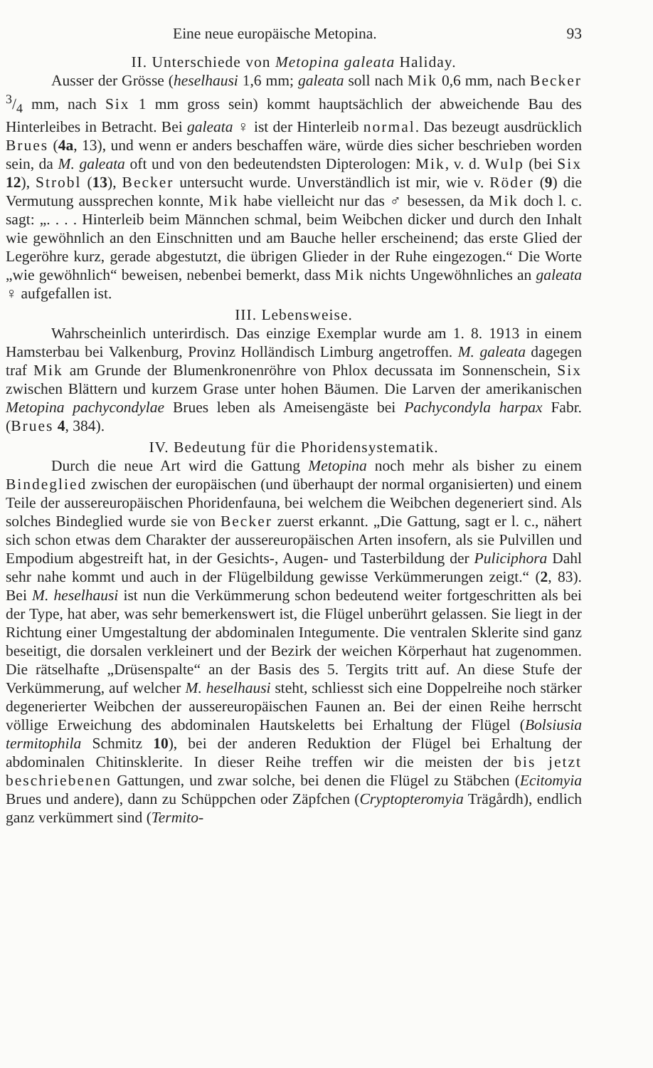Eine neue europäische Metopina. 93
II. Unterschiede von Metopina galeata Haliday.
Ausser der Grösse (heselhausi 1,6 mm; galeata soll nach Mik 0,6 mm, nach Becker 3/4 mm, nach Six 1 mm gross sein) kommt hauptsächlich der abweichende Bau des Hinterleibes in Betracht. Bei galeata ♀ ist der Hinterleib normal. Das bezeugt ausdrücklich Brues (4a, 13), und wenn er anders beschaffen wäre, würde dies sicher beschrieben worden sein, da M. galeata oft und von den bedeutendsten Dipterologen: Mik, v. d. Wulp (bei Six 12), Strobl (13), Becker untersucht wurde. Unverständlich ist mir, wie v. Röder (9) die Vermutung aussprechen konnte, Mik habe vielleicht nur das ♂ besessen, da Mik doch l. c. sagt: „. . . . Hinterleib beim Männchen schmal, beim Weibchen dicker und durch den Inhalt wie gewöhnlich an den Einschnitten und am Bauche heller erscheinend; das erste Glied der Legeröhre kurz, gerade abgestutzt, die übrigen Glieder in der Ruhe eingezogen.“ Die Worte „wie gewöhnlich“ beweisen, nebenbei bemerkt, dass Mik nichts Ungewöhnliches an galeata ♀ aufgefallen ist.
III. Lebensweise.
Wahrscheinlich unterirdisch. Das einzige Exemplar wurde am 1. 8. 1913 in einem Hamsterbau bei Valkenburg, Provinz Holländisch Limburg angetroffen. M. galeata dagegen traf Mik am Grunde der Blumenkronenröhre von Phlox decussata im Sonnenschein, Six zwischen Blättern und kurzem Grase unter hohen Bäumen. Die Larven der amerikanischen Metopina pachycondylae Brues leben als Ameisengäste bei Pachycondyla harpax Fabr. (Brues 4, 384).
IV. Bedeutung für die Phoridensystematik.
Durch die neue Art wird die Gattung Metopina noch mehr als bisher zu einem Bindeglied zwischen der europäischen (und überhaupt der normal organisierten) und einem Teile der aussereuropäischen Phoridenfauna, bei welchem die Weibchen degeneriert sind. Als solches Bindeglied wurde sie von Becker zuerst erkannt. „Die Gattung, sagt er l. c., nähert sich schon etwas dem Charakter der aussereuropäischen Arten insofern, als sie Pulvillen und Empodium abgestreift hat, in der Gesichts-, Augen- und Tasterbildung der Puliciphora Dahl sehr nahe kommt und auch in der Flügelbildung gewisse Verkümmerungen zeigt.“ (2, 83). Bei M. heselhausi ist nun die Verkümmerung schon bedeutend weiter fortgeschritten als bei der Type, hat aber, was sehr bemerkenswert ist, die Flügel unberührt gelassen. Sie liegt in der Richtung einer Umgestaltung der abdominalen Integumente. Die ventralen Sklerite sind ganz beseitigt, die dorsalen verkleinert und der Bezirk der weichen Körperhaut hat zugenommen. Die rätselhafte „Drüsenspalte“ an der Basis des 5. Tergits tritt auf. An diese Stufe der Verkümmerung, auf welcher M. heselhausi steht, schliesst sich eine Doppelreihe noch stärker degenerierter Weibchen der aussereuropäischen Faunen an. Bei der einen Reihe herrscht völlige Erweichung des abdominalen Hautskeletts bei Erhaltung der Flügel (Bolsiusia termitophila Schmitz 10), bei der anderen Reduktion der Flügel bei Erhaltung der abdominalen Chitinsklerite. In dieser Reihe treffen wir die meisten der bis jetzt beschriebenen Gattungen, und zwar solche, bei denen die Flügel zu Stäbchen (Ecitomyia Brues und andere), dann zu Schüppchen oder Zäpfchen (Cryptopteromyia Trägårdh), endlich ganz verkümmert sind (Termito-